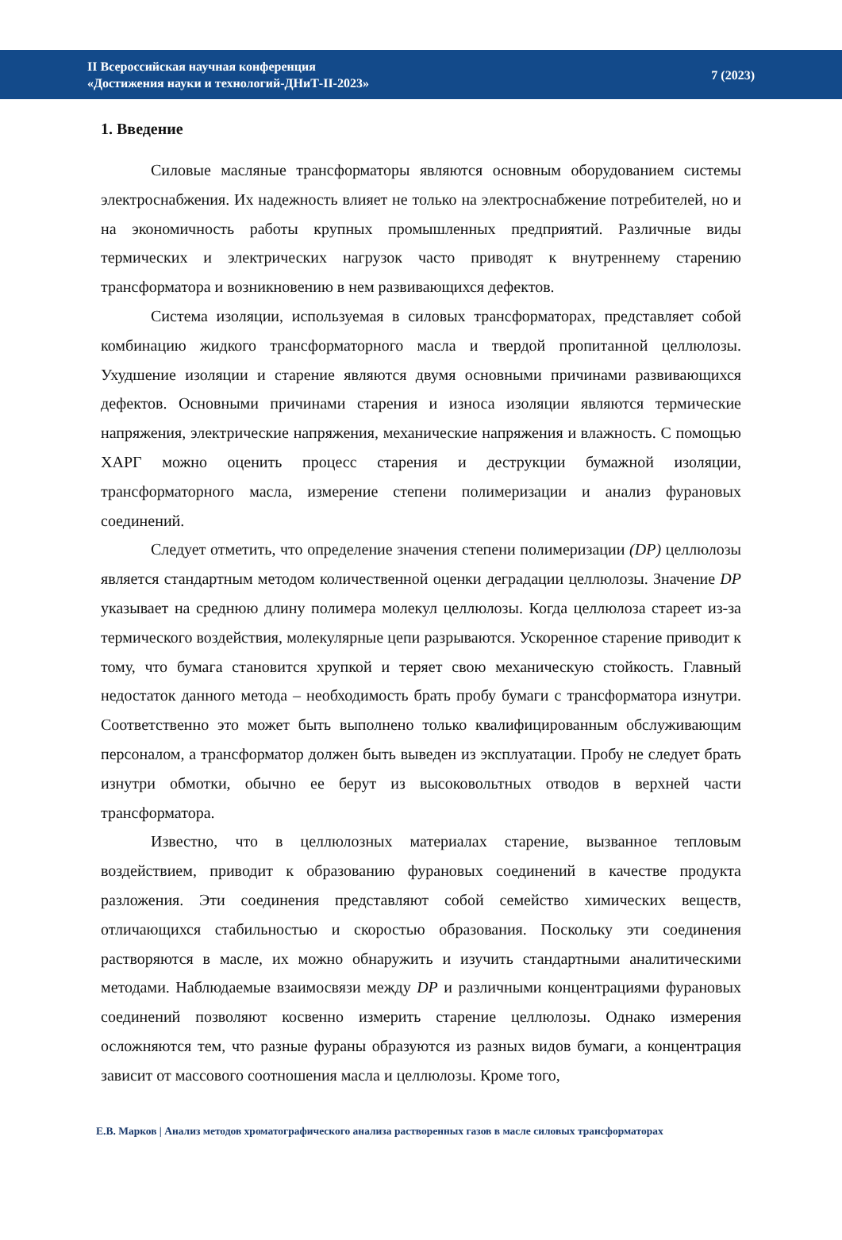II Всероссийская научная конференция
«Достижения науки и технологий-ДНиТ-II-2023»
7 (2023)
1. Введение
Силовые масляные трансформаторы являются основным оборудованием системы электроснабжения. Их надежность влияет не только на электроснабжение потребителей, но и на экономичность работы крупных промышленных предприятий. Различные виды термических и электрических нагрузок часто приводят к внутреннему старению трансформатора и возникновению в нем развивающихся дефектов.
Система изоляции, используемая в силовых трансформаторах, представляет собой комбинацию жидкого трансформаторного масла и твердой пропитанной целлюлозы. Ухудшение изоляции и старение являются двумя основными причинами развивающихся дефектов. Основными причинами старения и износа изоляции являются термические напряжения, электрические напряжения, механические напряжения и влажность. С помощью ХАРГ можно оценить процесс старения и деструкции бумажной изоляции, трансформаторного масла, измерение степени полимеризации и анализ фурановых соединений.
Следует отметить, что определение значения степени полимеризации (DP) целлюлозы является стандартным методом количественной оценки деградации целлюлозы. Значение DP указывает на среднюю длину полимера молекул целлюлозы. Когда целлюлоза стареет из-за термического воздействия, молекулярные цепи разрываются. Ускоренное старение приводит к тому, что бумага становится хрупкой и теряет свою механическую стойкость. Главный недостаток данного метода – необходимость брать пробу бумаги с трансформатора изнутри. Соответственно это может быть выполнено только квалифицированным обслуживающим персоналом, а трансформатор должен быть выведен из эксплуатации. Пробу не следует брать изнутри обмотки, обычно ее берут из высоковольтных отводов в верхней части трансформатора.
Известно, что в целлюлозных материалах старение, вызванное тепловым воздействием, приводит к образованию фурановых соединений в качестве продукта разложения. Эти соединения представляют собой семейство химических веществ, отличающихся стабильностью и скоростью образования. Поскольку эти соединения растворяются в масле, их можно обнаружить и изучить стандартными аналитическими методами. Наблюдаемые взаимосвязи между DP и различными концентрациями фурановых соединений позволяют косвенно измерить старение целлюлозы. Однако измерения осложняются тем, что разные фураны образуются из разных видов бумаги, а концентрация зависит от массового соотношения масла и целлюлозы. Кроме того,
Е.В. Марков | Анализ методов хроматографического анализа растворенных газов в масле силовых трансформаторах